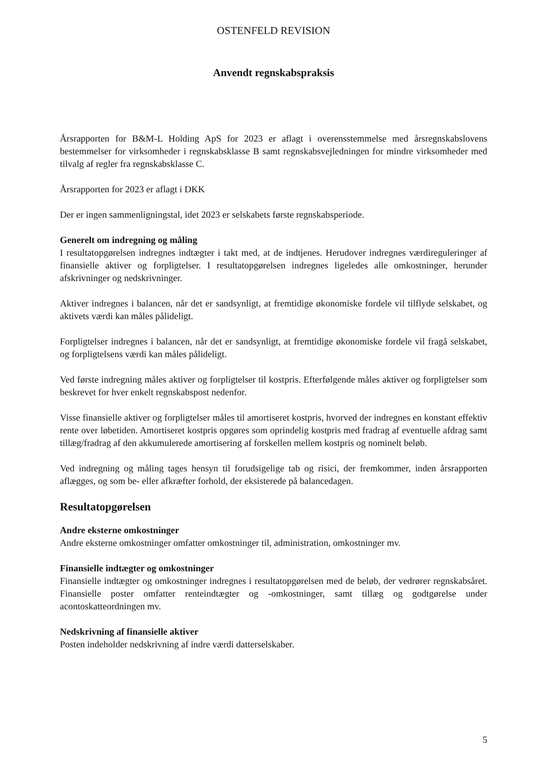OSTENFELD REVISION
Anvendt regnskabspraksis
Årsrapporten for B&M-L Holding ApS for 2023 er aflagt i overensstemmelse med årsregnskabslovens bestemmelser for virksomheder i regnskabsklasse B samt regnskabsvejledningen for mindre virksomheder med tilvalg af regler fra regnskabsklasse C.
Årsrapporten for 2023 er aflagt i DKK
Der er ingen sammenligningstal, idet 2023 er selskabets første regnskabsperiode.
Generelt om indregning og måling
I resultatopgørelsen indregnes indtægter i takt med, at de indtjenes. Herudover indregnes værdireguleringer af finansielle aktiver og forpligtelser. I resultatopgørelsen indregnes ligeledes alle omkostninger, herunder afskrivninger og nedskrivninger.
Aktiver indregnes i balancen, når det er sandsynligt, at fremtidige økonomiske fordele vil tilflyde selskabet, og aktivets værdi kan måles pålideligt.
Forpligtelser indregnes i balancen, når det er sandsynligt, at fremtidige økonomiske fordele vil fragå selskabet, og forpligtelsens værdi kan måles pålideligt.
Ved første indregning måles aktiver og forpligtelser til kostpris. Efterfølgende måles aktiver og forpligtelser som beskrevet for hver enkelt regnskabspost nedenfor.
Visse finansielle aktiver og forpligtelser måles til amortiseret kostpris, hvorved der indregnes en konstant effektiv rente over løbetiden. Amortiseret kostpris opgøres som oprindelig kostpris med fradrag af eventuelle afdrag samt tillæg/fradrag af den akkumulerede amortisering af forskellen mellem kostpris og nominelt beløb.
Ved indregning og måling tages hensyn til forudsigelige tab og risici, der fremkommer, inden årsrapporten aflægges, og som be- eller afkræfter forhold, der eksisterede på balancedagen.
Resultatopgørelsen
Andre eksterne omkostninger
Andre eksterne omkostninger omfatter omkostninger til, administration, omkostninger mv.
Finansielle indtægter og omkostninger
Finansielle indtægter og omkostninger indregnes i resultatopgørelsen med de beløb, der vedrører regnskabsåret. Finansielle poster omfatter renteindtægter og -omkostninger, samt tillæg og godtgørelse under acontoskatteordningen mv.
Nedskrivning af finansielle aktiver
Posten indeholder nedskrivning af indre værdi datterselskaber.
5